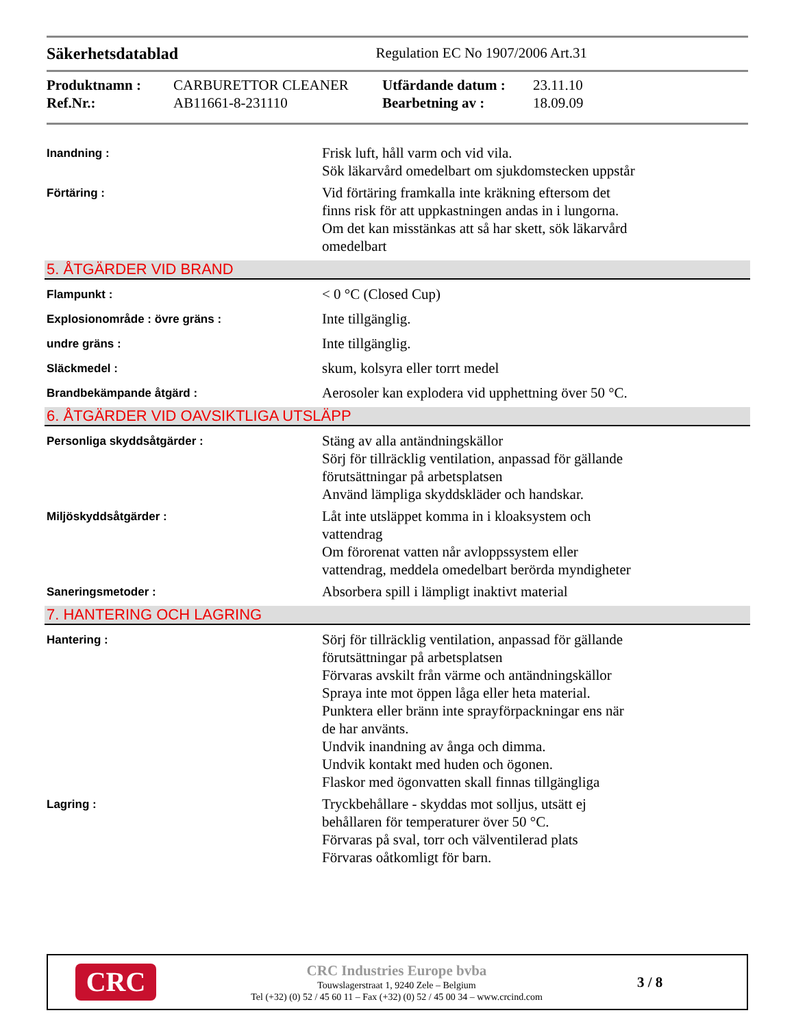Säkerhetsdatablad Regulation EC No 1907/2006 Art.31
Produktnamn : CARBURETTOR CLEANER Utfärdande datum : 23.11.10 Ref.Nr.: AB11661-8-231110 Bearbetning av : 18.09.09
Inandning :
Frisk luft, håll varm och vid vila.
Sök läkarvård omedelbart om sjukdomstecken uppstår
Förtäring :
Vid förtäring framkalla inte kräkning eftersom det
finns risk för att uppkastningen andas in i lungorna.
Om det kan misstänkas att så har skett, sök läkarvård
omedelbart
5. ÅTGÄRDER VID BRAND
Flampunkt :
< 0 °C (Closed Cup)
Explosionområde : övre gräns :
Inte tillgänglig.
undre gräns :
Inte tillgänglig.
Släckmedel :
skum, kolsyra eller torrt medel
Brandbekämpande åtgärd :
Aerosoler kan explodera vid upphettning över 50 °C.
6. ÅTGÄRDER VID OAVSIKTLIGA UTSLÄPP
Personliga skyddsåtgärder :
Stäng av alla antändningskällor
Sörj för tillräcklig ventilation, anpassad för gällande
förutsättningar på arbetsplatsen
Använd lämpliga skyddskläder och handskar.
Miljöskyddsåtgärder :
Låt inte utsläppet komma in i kloaksystem och
vattendrag
Om förorenat vatten når avloppssystem eller
vattendrag, meddela omedelbart berörda myndigheter
Saneringsmetoder :
Absorbera spill i lämpligt inaktivt material
7. HANTERING OCH LAGRING
Hantering :
Sörj för tillräcklig ventilation, anpassad för gällande
förutsättningar på arbetsplatsen
Förvaras avskilt från värme och antändningskällor
Spraya inte mot öppen låga eller heta material.
Punktera eller bränn inte sprayförpackningar ens när
de har använts.
Undvik inandning av ånga och dimma.
Undvik kontakt med huden och ögonen.
Flaskor med ögonvatten skall finnas tillgängliga
Lagring :
Tryckbehållare - skyddas mot solljus, utsätt ej
behållaren för temperaturer över 50 °C.
Förvaras på sval, torr och välventilerad plats
Förvaras oåtkomligt för barn.
CRC
CRC Industries Europe bvba
Touwslagerstraat 1, 9240 Zele – Belgium
Tel (+32) (0) 52 / 45 60 11 – Fax (+32) (0) 52 / 45 00 34 – www.crcind.com
3 / 8